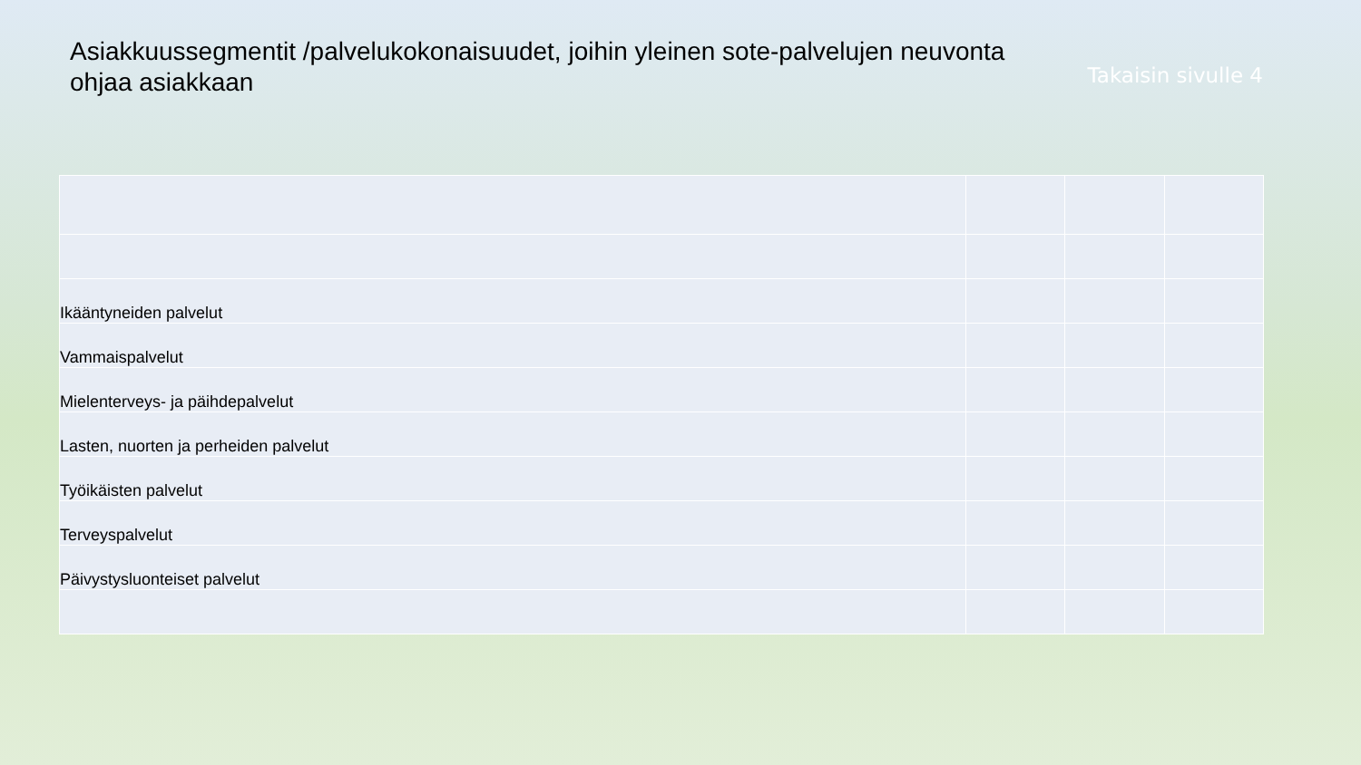Asiakkuussegmentit /palvelukokonaisuudet, joihin yleinen sote-palvelujen neuvonta ohjaa asiakkaan
Takaisin sivulle 4
| Ikääntyneiden palvelut | | | |
| Vammaispalvelut | | | |
| Mielenterveys- ja päihdepalvelut | | | |
| Lasten, nuorten ja perheiden palvelut | | | |
| Työikäisten palvelut | | | |
| Terveyspalvelut | | | |
| Päivystysluonteiset palvelut | | | |